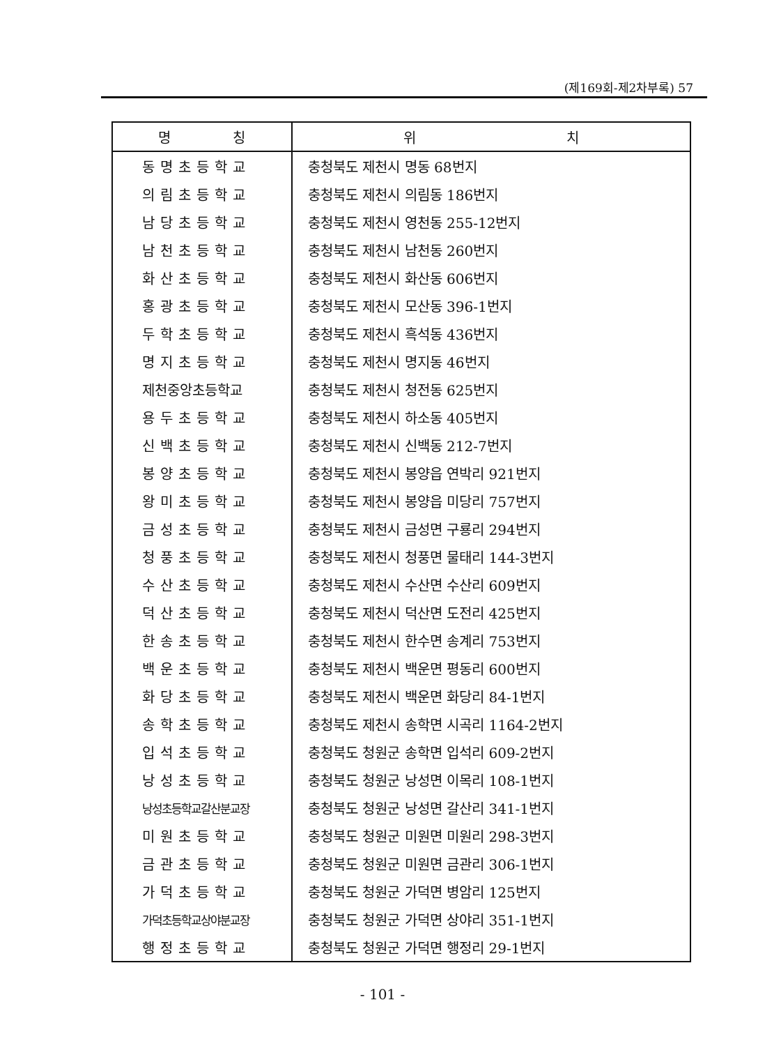(제169회-제2차부록) 57
| 명 칭 | 위 치 |
| --- | --- |
| 동명초등학교 | 충청북도 제천시 명동 68번지 |
| 의림초등학교 | 충청북도 제천시 의림동 186번지 |
| 남당초등학교 | 충청북도 제천시 영천동 255-12번지 |
| 남천초등학교 | 충청북도 제천시 남천동 260번지 |
| 화산초등학교 | 충청북도 제천시 화산동 606번지 |
| 홍광초등학교 | 충청북도 제천시 모산동 396-1번지 |
| 두학초등학교 | 충청북도 제천시 흑석동 436번지 |
| 명지초등학교 | 충청북도 제천시 명지동 46번지 |
| 제천중앙초등학교 | 충청북도 제천시 청전동 625번지 |
| 용두초등학교 | 충청북도 제천시 하소동 405번지 |
| 신백초등학교 | 충청북도 제천시 신백동 212-7번지 |
| 봉양초등학교 | 충청북도 제천시 봉양읍 연박리 921번지 |
| 왕미초등학교 | 충청북도 제천시 봉양읍 미당리 757번지 |
| 금성초등학교 | 충청북도 제천시 금성면 구룡리 294번지 |
| 청풍초등학교 | 충청북도 제천시 청풍면 물태리 144-3번지 |
| 수산초등학교 | 충청북도 제천시 수산면 수산리 609번지 |
| 덕산초등학교 | 충청북도 제천시 덕산면 도전리 425번지 |
| 한송초등학교 | 충청북도 제천시 한수면 송계리 753번지 |
| 백운초등학교 | 충청북도 제천시 백운면 평동리 600번지 |
| 화당초등학교 | 충청북도 제천시 백운면 화당리 84-1번지 |
| 송학초등학교 | 충청북도 제천시 송학면 시곡리 1164-2번지 |
| 입석초등학교 | 충청북도 청원군 송학면 입석리 609-2번지 |
| 낭성초등학교 | 충청북도 청원군 낭성면 이목리 108-1번지 |
| 낭성초등학교갈산분교장 | 충청북도 청원군 낭성면 갈산리 341-1번지 |
| 미원초등학교 | 충청북도 청원군 미원면 미원리 298-3번지 |
| 금관초등학교 | 충청북도 청원군 미원면 금관리 306-1번지 |
| 가덕초등학교 | 충청북도 청원군 가덕면 병암리 125번지 |
| 가덕초등학교상야분교장 | 충청북도 청원군 가덕면 상야리 351-1번지 |
| 행정초등학교 | 충청북도 청원군 가덕면 행정리 29-1번지 |
- 101 -